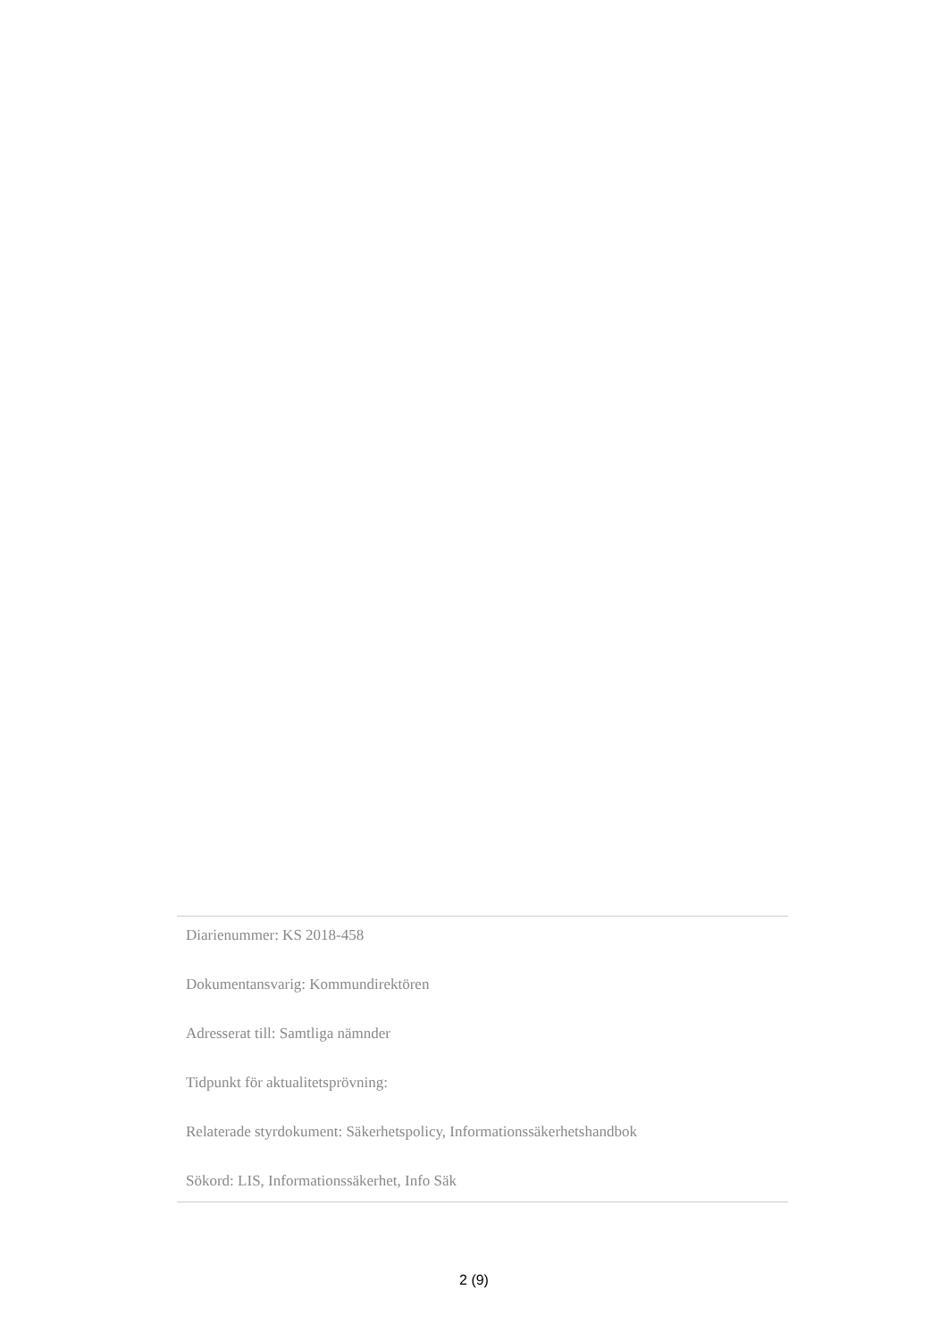Diarienummer: KS 2018-458
Dokumentansvarig: Kommundirektören
Adresserat till: Samtliga nämnder
Tidpunkt för aktualitetsprövning:
Relaterade styrdokument: Säkerhetspolicy, Informationssäkerhetshandbok
Sökord: LIS, Informationssäkerhet, Info Säk
2 (9)